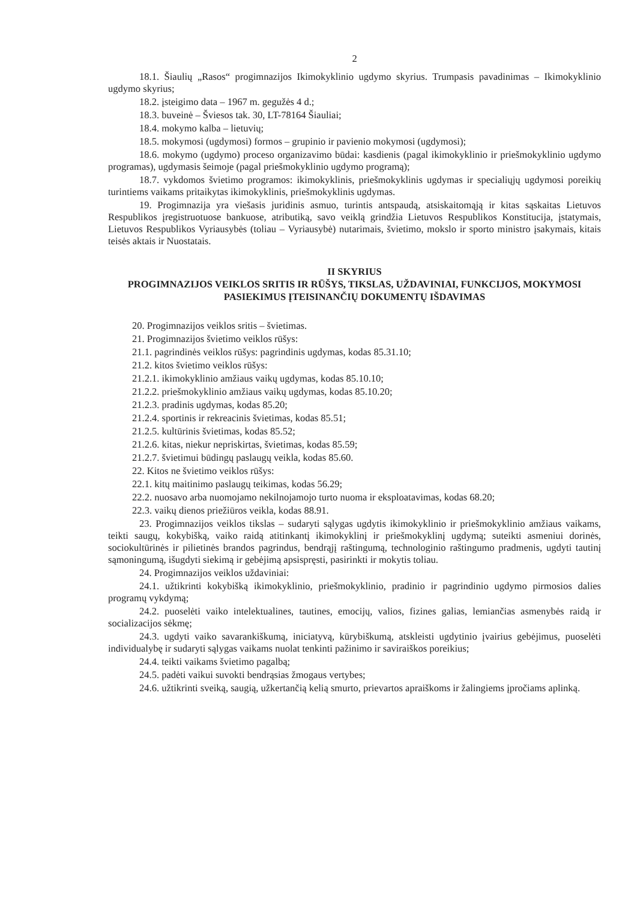2
18.1. Šiaulių „Rasos“ progimnazijos Ikimokyklinio ugdymo skyrius. Trumpasis pavadinimas – Ikimokyklinio ugdymo skyrius;
18.2. įsteigimo data – 1967 m. gegužės 4 d.;
18.3. buveinė – Šviesos tak. 30, LT-78164 Šiauliai;
18.4. mokymo kalba – lietuvių;
18.5. mokymosi (ugdymosi) formos – grupinio ir pavienio mokymosi (ugdymosi);
18.6. mokymo (ugdymo) proceso organizavimo būdai: kasdienis (pagal ikimokyklinio ir priešmokyklinio ugdymo programas), ugdymasis šeimoje (pagal priešmokyklinio ugdymo programą);
18.7. vykdomos švietimo programos: ikimokyklinis, priešmokyklinis ugdymas ir specialiųjų ugdymosi poreikių turintiems vaikams pritaikytas ikimokyklinis, priešmokyklinis ugdymas.
19. Progimnazija yra viešasis juridinis asmuo, turintis antspaudą, atsiskaitomąją ir kitas sąskaitas Lietuvos Respublikos įregistruotuose bankuose, atributiką, savo veiklą grindžia Lietuvos Respublikos Konstitucija, įstatymais, Lietuvos Respublikos Vyriausybės (toliau – Vyriausybė) nutarimais, švietimo, mokslo ir sporto ministro įsakymais, kitais teisės aktais ir Nuostatais.
II SKYRIUS
PROGIMNAZIJOS VEIKLOS SRITIS IR RŪŠYS, TIKSLAS, UŽDAVINIAI, FUNKCIJOS, MOKYMOSI PASIEKIMUS ĮTEISINANČIŲ DOKUMENTŲ IŠDAVIMAS
20. Progimnazijos veiklos sritis – švietimas.
21. Progimnazijos švietimo veiklos rūšys:
21.1. pagrindinės veiklos rūšys: pagrindinis ugdymas, kodas 85.31.10;
21.2. kitos švietimo veiklos rūšys:
21.2.1. ikimokyklinio amžiaus vaikų ugdymas, kodas 85.10.10;
21.2.2. priešmokyklinio amžiaus vaikų ugdymas, kodas 85.10.20;
21.2.3. pradinis ugdymas, kodas 85.20;
21.2.4. sportinis ir rekreacinis švietimas, kodas 85.51;
21.2.5. kultūrinis švietimas, kodas 85.52;
21.2.6. kitas, niekur nepriskirtas, švietimas, kodas 85.59;
21.2.7. švietimui būdingų paslaugų veikla, kodas 85.60.
22. Kitos ne švietimo veiklos rūšys:
22.1. kitų maitinimo paslaugų teikimas, kodas 56.29;
22.2. nuosavo arba nuomojamo nekilnojamojo turto nuoma ir eksploatavimas, kodas 68.20;
22.3. vaikų dienos priežiūros veikla, kodas 88.91.
23. Progimnazijos veiklos tikslas – sudaryti sąlygas ugdytis ikimokyklinio ir priešmokyklinio amžiaus vaikams, teikti saugų, kokybišką, vaiko raidą atitinkantį ikimokyklinį ir priešmokyklinį ugdymą; suteikti asmeniui dorinės, sociokultūrinės ir pilietinės brandos pagrindus, bendrąjį raštingumą, technologinio raštingumo pradmenis, ugdyti tautinį sąmoningumą, išugdyti siekimą ir gebėjimą apsispręsti, pasirinkti ir mokytis toliau.
24. Progimnazijos veiklos uždaviniai:
24.1. užtikrinti kokybišką ikimokyklinio, priešmokyklinio, pradinio ir pagrindinio ugdymo pirmosios dalies programų vykdymą;
24.2. puoselėti vaiko intelektualines, tautines, emocijų, valios, fizines galias, lemiančias asmenybės raidą ir socializacijos sėkmę;
24.3. ugdyti vaiko savarankiškumą, iniciatyvą, kūrybiškumą, atskleisti ugdytinio įvairius gebėjimus, puoselėti individualybę ir sudaryti sąlygas vaikams nuolat tenkinti pažinimo ir saviraiškos poreikius;
24.4. teikti vaikams švietimo pagalbą;
24.5. padėti vaikui suvokti bendrąsias žmogaus vertybes;
24.6. užtikrinti sveiką, saugią, užkertančią kelią smurto, prievartos apraiškoms ir žalingiems įpročiams aplinką.